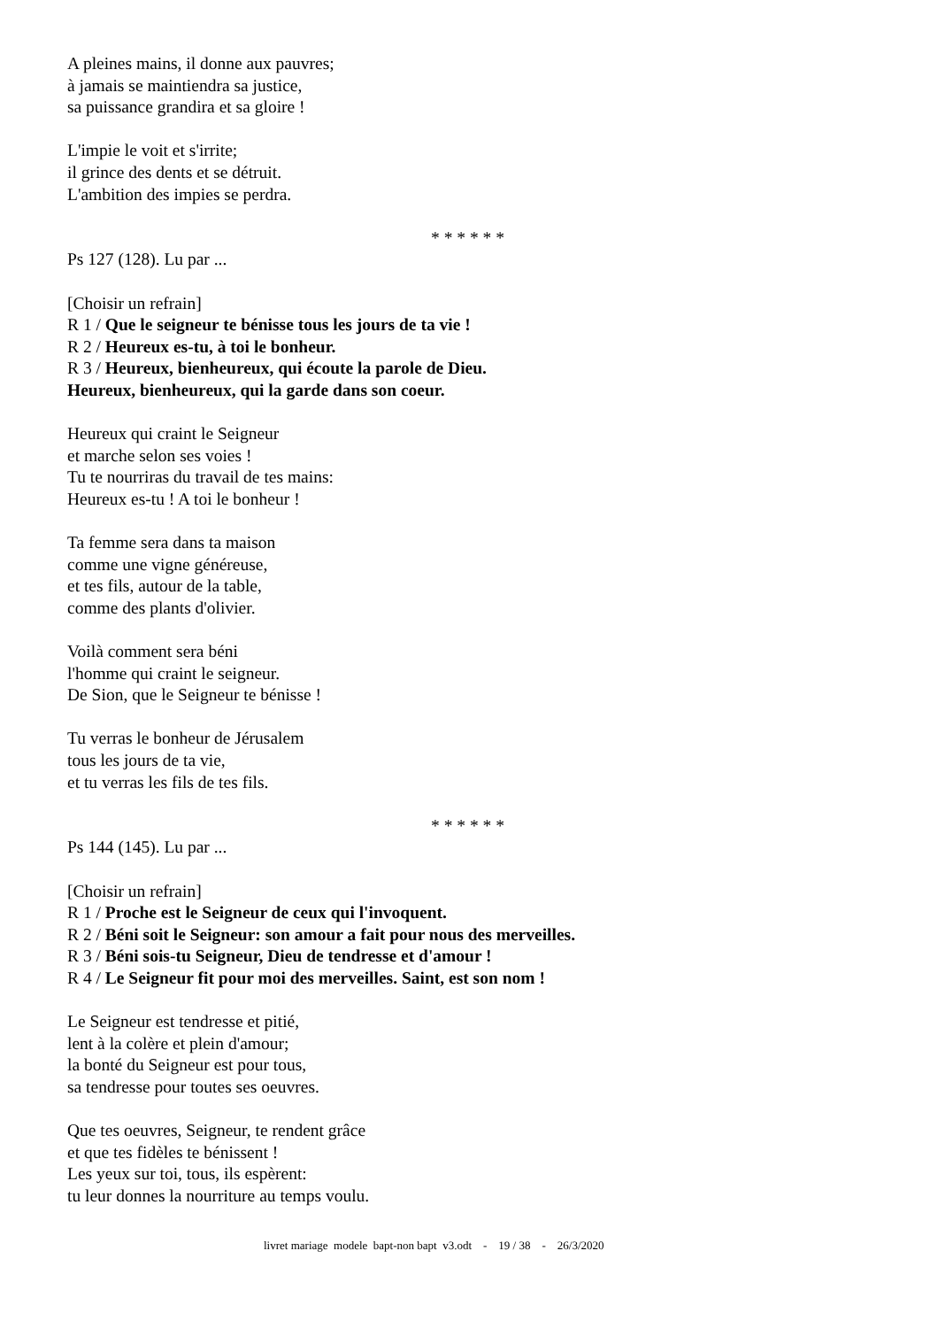A pleines mains, il donne aux pauvres;
à jamais se maintiendra sa justice,
sa puissance grandira et sa gloire !
L'impie le voit et s'irrite;
il grince des dents et se détruit.
L'ambition des impies se perdra.
* * * * * *
Ps 127 (128). Lu par ...
[Choisir un refrain]
R 1 / Que le seigneur te bénisse tous les jours de ta vie !
R 2 / Heureux es-tu, à toi le bonheur.
R 3 / Heureux, bienheureux, qui écoute la parole de Dieu.
Heureux, bienheureux, qui la garde dans son coeur.
Heureux qui craint le Seigneur
et marche selon ses voies !
Tu te nourriras du travail de tes mains:
Heureux es-tu ! A toi le bonheur !
Ta femme sera dans ta maison
comme une vigne généreuse,
et tes fils, autour de la table,
comme des plants d'olivier.
Voilà comment sera béni
l'homme qui craint le seigneur.
De Sion, que le Seigneur te bénisse !
Tu verras le bonheur de Jérusalem
tous les jours de ta vie,
et tu verras les fils de tes fils.
* * * * * *
Ps 144 (145). Lu par ...
[Choisir un refrain]
R 1 / Proche est le Seigneur de ceux qui l'invoquent.
R 2 / Béni soit le Seigneur: son amour a fait pour nous des merveilles.
R 3 / Béni sois-tu Seigneur, Dieu de tendresse et d'amour !
R 4 / Le Seigneur fit pour moi des merveilles. Saint, est son nom !
Le Seigneur est tendresse et pitié,
lent à la colère et plein d'amour;
la bonté du Seigneur est pour tous,
sa tendresse pour toutes ses oeuvres.
Que tes oeuvres, Seigneur, te rendent grâce
et que tes fidèles te bénissent !
Les yeux sur toi, tous, ils espèrent:
tu leur donnes la nourriture au temps voulu.
livret mariage modele bapt-non bapt v3.odt - 19 / 38 - 26/3/2020